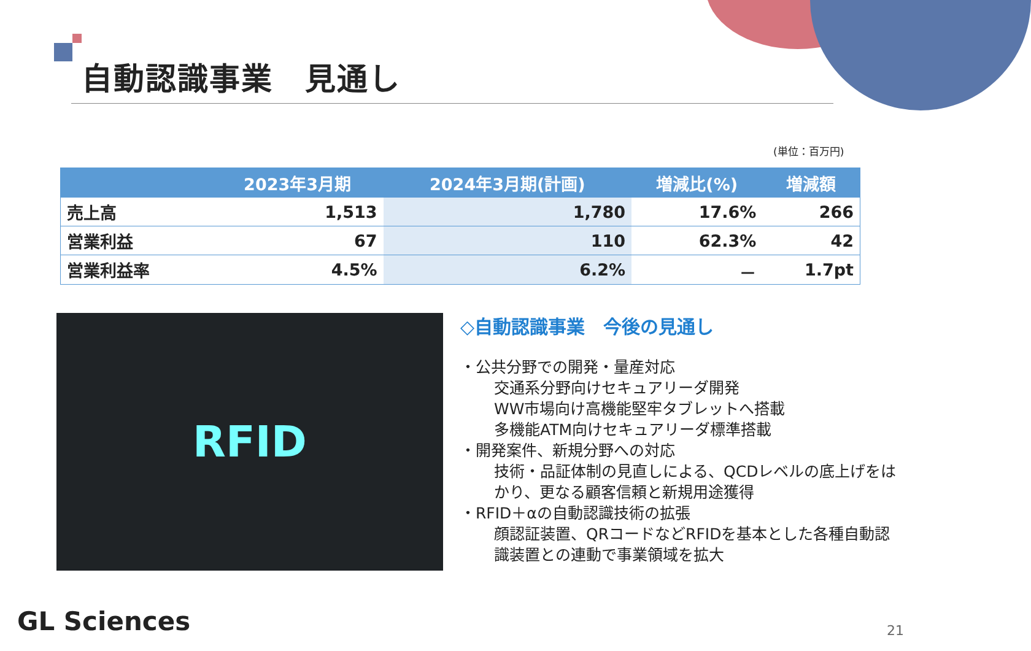自動認識事業　見通し
(単位：百万円)
| | 2023年3月期 | 2024年3月期(計画) | 増減比(%) | 増減額 |
| --- | --- | --- | --- | --- |
| 売上高 | 1,513 | 1,780 | 17.6% | 266 |
| 営業利益 | 67 | 110 | 62.3% | 42 |
| 営業利益率 | 4.5% | 6.2% | － | 1.7pt |
RFID
◇自動認識事業　今後の見通し
・公共分野での開発・量産対応
交通系分野向けセキュアリーダ開発
WW市場向け高機能堅牢タブレットへ搭載
多機能ATM向けセキュアリーダ標準搭載
・開発案件、新規分野への対応
技術・品証体制の見直しによる、QCDレベルの底上げをはかり、更なる顧客信頼と新規用途獲得
・RFID＋αの自動認識技術の拡張
顔認証装置、QRコードなどRFIDを基本とした各種自動認識装置との連動で事業領域を拡大
GL Sciences 21